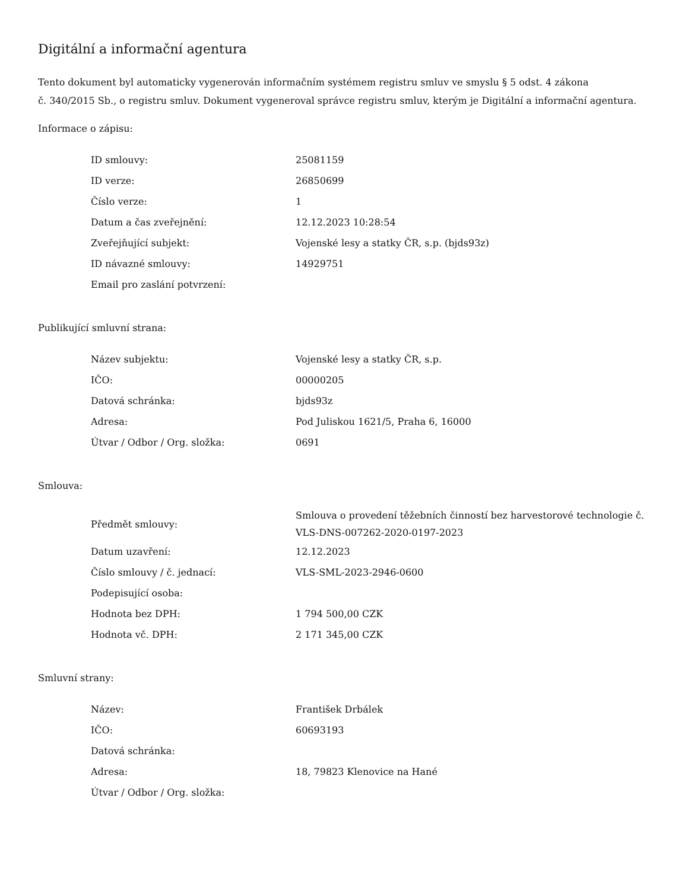Digitální a informační agentura
Tento dokument byl automaticky vygenerován informačním systémem registru smluv ve smyslu § 5 odst. 4 zákona
č. 340/2015 Sb., o registru smluv. Dokument vygeneroval správce registru smluv, kterým je Digitální a informační agentura.
Informace o zápisu:
| ID smlouvy: | 25081159 |
| ID verze: | 26850699 |
| Číslo verze: | 1 |
| Datum a čas zveřejnění: | 12.12.2023 10:28:54 |
| Zveřejňující subjekt: | Vojenské lesy a statky ČR, s.p. (bjds93z) |
| ID návazné smlouvy: | 14929751 |
| Email pro zaslání potvrzení: | |
Publikující smluvní strana:
| Název subjektu: | Vojenské lesy a statky ČR, s.p. |
| IČO: | 00000205 |
| Datová schránka: | bjds93z |
| Adresa: | Pod Juliskou 1621/5, Praha 6, 16000 |
| Útvar / Odbor / Org. složka: | 0691 |
Smlouva:
| Předmět smlouvy: | Smlouva o provedení těžebních činností bez harvestorové technologie č. VLS-DNS-007262-2020-0197-2023 |
| Datum uzavření: | 12.12.2023 |
| Číslo smlouvy / č. jednací: | VLS-SML-2023-2946-0600 |
| Podepisující osoba: | |
| Hodnota bez DPH: | 1 794 500,00 CZK |
| Hodnota vč. DPH: | 2 171 345,00 CZK |
Smluvní strany:
| Název: | František Drbálek |
| IČO: | 60693193 |
| Datová schránka: | |
| Adresa: | 18, 79823 Klenovice na Hané |
| Útvar / Odbor / Org. složka: | |